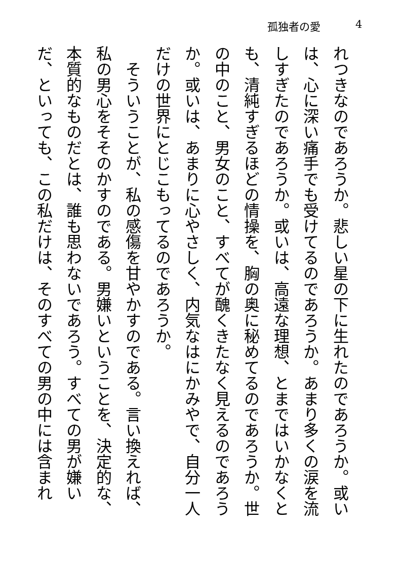孤独者の愛 4
れつきなのであろうか。悲しい星の下に生れたのであろうか。或いは、心に深い痛手でも受けてるのであろうか。あまり多くの涙を流しすぎたのであろうか。或いは、高遠な理想、とまではいかなくとも、清純すぎるほどの情操を、胸の奥に秘めてるのであろうか。世の中のこと、男女のこと、すべてが醜くきたなく見えるのであろうか。或いは、あまりに心やさしく、内気なはにかみやで、自分一人だけの世界にとじこもってるのであろうか。
　そういうことが、私の感傷を甘やかすのである。言い換えれば、私の男心をそそのかすのである。男嫌いということを、決定的な、本質的なものだとは、誰も思わないであろう。すべての男が嫌いだ、といっても、この私だけは、そのすべての男の中には含まれ